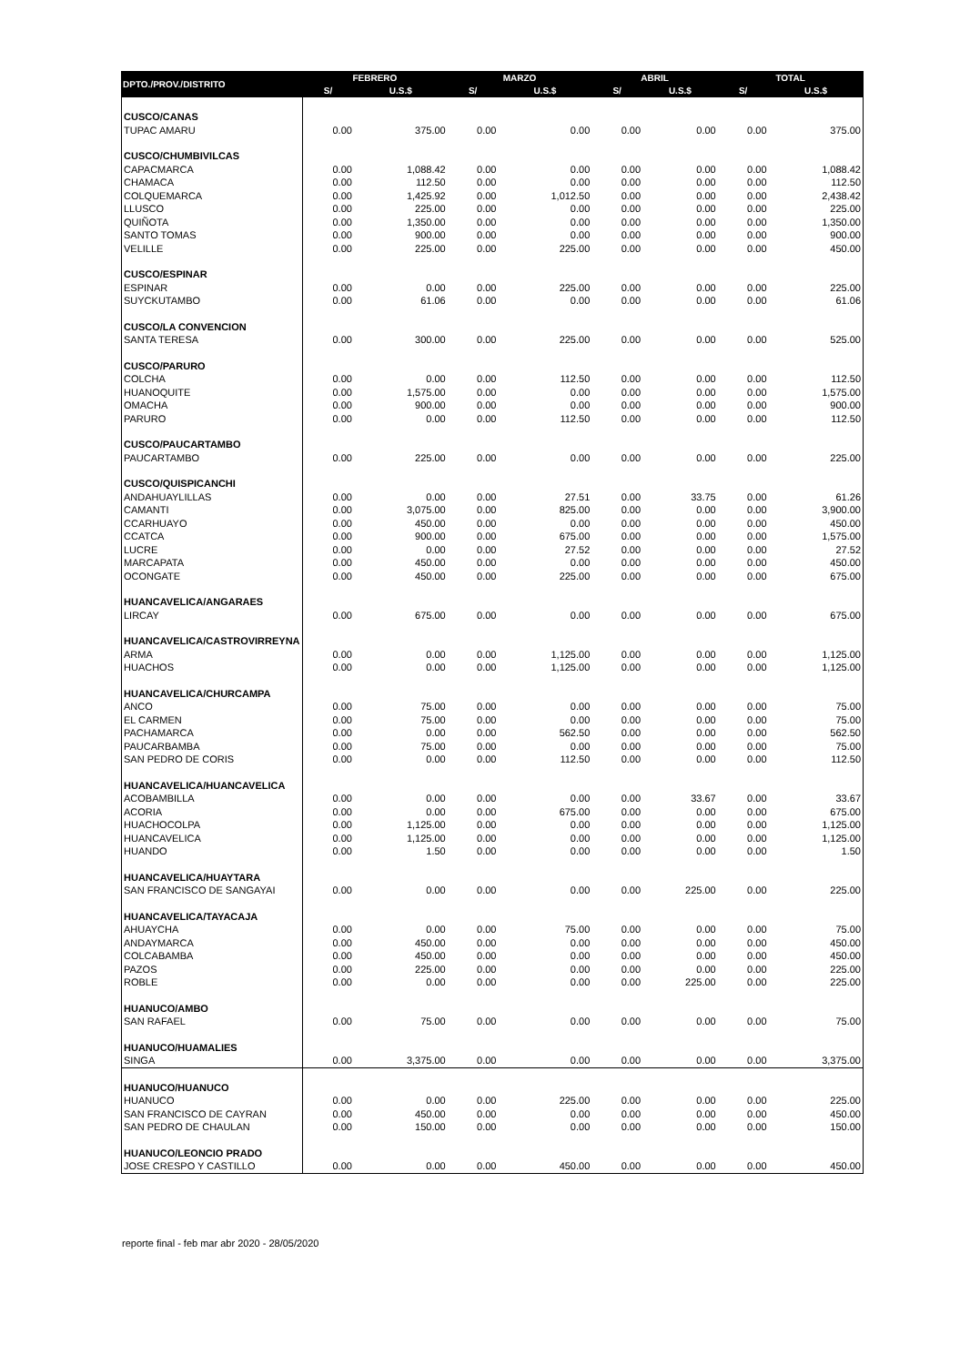| DPTO./PROV./DISTRITO | FEBRERO | | MARZO | | ABRIL | | TOTAL | |
| --- | --- | --- | --- | --- | --- | --- | --- | --- |
| | S/ | U.S.$ | S/ | U.S.$ | S/ | U.S.$ | S/ | U.S.$ |
| CUSCO/CANAS | | | | | | | | |
| TUPAC AMARU | 0.00 | 375.00 | 0.00 | 0.00 | 0.00 | 0.00 | 0.00 | 375.00 |
| CUSCO/CHUMBIVILCAS | | | | | | | | |
| CAPACMARCA | 0.00 | 1,088.42 | 0.00 | 0.00 | 0.00 | 0.00 | 0.00 | 1,088.42 |
| CHAMACA | 0.00 | 112.50 | 0.00 | 0.00 | 0.00 | 0.00 | 0.00 | 112.50 |
| COLQUEMARCA | 0.00 | 1,425.92 | 0.00 | 1,012.50 | 0.00 | 0.00 | 0.00 | 2,438.42 |
| LLUSCO | 0.00 | 225.00 | 0.00 | 0.00 | 0.00 | 0.00 | 0.00 | 225.00 |
| QUIÑOTA | 0.00 | 1,350.00 | 0.00 | 0.00 | 0.00 | 0.00 | 0.00 | 1,350.00 |
| SANTO TOMAS | 0.00 | 900.00 | 0.00 | 0.00 | 0.00 | 0.00 | 0.00 | 900.00 |
| VELILLE | 0.00 | 225.00 | 0.00 | 225.00 | 0.00 | 0.00 | 0.00 | 450.00 |
| CUSCO/ESPINAR | | | | | | | | |
| ESPINAR | 0.00 | 0.00 | 0.00 | 225.00 | 0.00 | 0.00 | 0.00 | 225.00 |
| SUYCKUTAMBO | 0.00 | 61.06 | 0.00 | 0.00 | 0.00 | 0.00 | 0.00 | 61.06 |
| CUSCO/LA CONVENCION | | | | | | | | |
| SANTA TERESA | 0.00 | 300.00 | 0.00 | 225.00 | 0.00 | 0.00 | 0.00 | 525.00 |
| CUSCO/PARURO | | | | | | | | |
| COLCHA | 0.00 | 0.00 | 0.00 | 112.50 | 0.00 | 0.00 | 0.00 | 112.50 |
| HUANOQUITE | 0.00 | 1,575.00 | 0.00 | 0.00 | 0.00 | 0.00 | 0.00 | 1,575.00 |
| OMACHA | 0.00 | 900.00 | 0.00 | 0.00 | 0.00 | 0.00 | 0.00 | 900.00 |
| PARURO | 0.00 | 0.00 | 0.00 | 112.50 | 0.00 | 0.00 | 0.00 | 112.50 |
| CUSCO/PAUCARTAMBO | | | | | | | | |
| PAUCARTAMBO | 0.00 | 225.00 | 0.00 | 0.00 | 0.00 | 0.00 | 0.00 | 225.00 |
| CUSCO/QUISPICANCHI | | | | | | | | |
| ANDAHUAYLILLAS | 0.00 | 0.00 | 0.00 | 27.51 | 0.00 | 33.75 | 0.00 | 61.26 |
| CAMANTI | 0.00 | 3,075.00 | 0.00 | 825.00 | 0.00 | 0.00 | 0.00 | 3,900.00 |
| CCARHUAYO | 0.00 | 450.00 | 0.00 | 0.00 | 0.00 | 0.00 | 0.00 | 450.00 |
| CCATCA | 0.00 | 900.00 | 0.00 | 675.00 | 0.00 | 0.00 | 0.00 | 1,575.00 |
| LUCRE | 0.00 | 0.00 | 0.00 | 27.52 | 0.00 | 0.00 | 0.00 | 27.52 |
| MARCAPATA | 0.00 | 450.00 | 0.00 | 0.00 | 0.00 | 0.00 | 0.00 | 450.00 |
| OCONGATE | 0.00 | 450.00 | 0.00 | 225.00 | 0.00 | 0.00 | 0.00 | 675.00 |
| HUANCAVELICA/ANGARAES | | | | | | | | |
| LIRCAY | 0.00 | 675.00 | 0.00 | 0.00 | 0.00 | 0.00 | 0.00 | 675.00 |
| HUANCAVELICA/CASTROVIRREYNA | | | | | | | | |
| ARMA | 0.00 | 0.00 | 0.00 | 1,125.00 | 0.00 | 0.00 | 0.00 | 1,125.00 |
| HUACHOS | 0.00 | 0.00 | 0.00 | 1,125.00 | 0.00 | 0.00 | 0.00 | 1,125.00 |
| HUANCAVELICA/CHURCAMPA | | | | | | | | |
| ANCO | 0.00 | 75.00 | 0.00 | 0.00 | 0.00 | 0.00 | 0.00 | 75.00 |
| EL CARMEN | 0.00 | 75.00 | 0.00 | 0.00 | 0.00 | 0.00 | 0.00 | 75.00 |
| PACHAMARCA | 0.00 | 0.00 | 0.00 | 562.50 | 0.00 | 0.00 | 0.00 | 562.50 |
| PAUCARBAMBA | 0.00 | 75.00 | 0.00 | 0.00 | 0.00 | 0.00 | 0.00 | 75.00 |
| SAN PEDRO DE CORIS | 0.00 | 0.00 | 0.00 | 112.50 | 0.00 | 0.00 | 0.00 | 112.50 |
| HUANCAVELICA/HUANCAVELICA | | | | | | | | |
| ACOBAMBILLA | 0.00 | 0.00 | 0.00 | 0.00 | 0.00 | 33.67 | 0.00 | 33.67 |
| ACORIA | 0.00 | 0.00 | 0.00 | 675.00 | 0.00 | 0.00 | 0.00 | 675.00 |
| HUACHOCOLPA | 0.00 | 1,125.00 | 0.00 | 0.00 | 0.00 | 0.00 | 0.00 | 1,125.00 |
| HUANCAVELICA | 0.00 | 1,125.00 | 0.00 | 0.00 | 0.00 | 0.00 | 0.00 | 1,125.00 |
| HUANDO | 0.00 | 1.50 | 0.00 | 0.00 | 0.00 | 0.00 | 0.00 | 1.50 |
| HUANCAVELICA/HUAYTARA | | | | | | | | |
| SAN FRANCISCO DE SANGAYAI | 0.00 | 0.00 | 0.00 | 0.00 | 0.00 | 225.00 | 0.00 | 225.00 |
| HUANCAVELICA/TAYACAJA | | | | | | | | |
| AHUAYCHA | 0.00 | 0.00 | 0.00 | 75.00 | 0.00 | 0.00 | 0.00 | 75.00 |
| ANDAYMARCA | 0.00 | 450.00 | 0.00 | 0.00 | 0.00 | 0.00 | 0.00 | 450.00 |
| COLCABAMBA | 0.00 | 450.00 | 0.00 | 0.00 | 0.00 | 0.00 | 0.00 | 450.00 |
| PAZOS | 0.00 | 225.00 | 0.00 | 0.00 | 0.00 | 0.00 | 0.00 | 225.00 |
| ROBLE | 0.00 | 0.00 | 0.00 | 0.00 | 0.00 | 225.00 | 0.00 | 225.00 |
| HUANUCO/AMBO | | | | | | | | |
| SAN RAFAEL | 0.00 | 75.00 | 0.00 | 0.00 | 0.00 | 0.00 | 0.00 | 75.00 |
| HUANUCO/HUAMALIES | | | | | | | | |
| SINGA | 0.00 | 3,375.00 | 0.00 | 0.00 | 0.00 | 0.00 | 0.00 | 3,375.00 |
| HUANUCO/HUANUCO | | | | | | | | |
| HUANUCO | 0.00 | 0.00 | 0.00 | 225.00 | 0.00 | 0.00 | 0.00 | 225.00 |
| SAN FRANCISCO DE CAYRAN | 0.00 | 450.00 | 0.00 | 0.00 | 0.00 | 0.00 | 0.00 | 450.00 |
| SAN PEDRO DE CHAULAN | 0.00 | 150.00 | 0.00 | 0.00 | 0.00 | 0.00 | 0.00 | 150.00 |
| HUANUCO/LEONCIO PRADO | | | | | | | | |
| JOSE CRESPO Y CASTILLO | 0.00 | 0.00 | 0.00 | 450.00 | 0.00 | 0.00 | 0.00 | 450.00 |
reporte final - feb mar abr 2020 - 28/05/2020